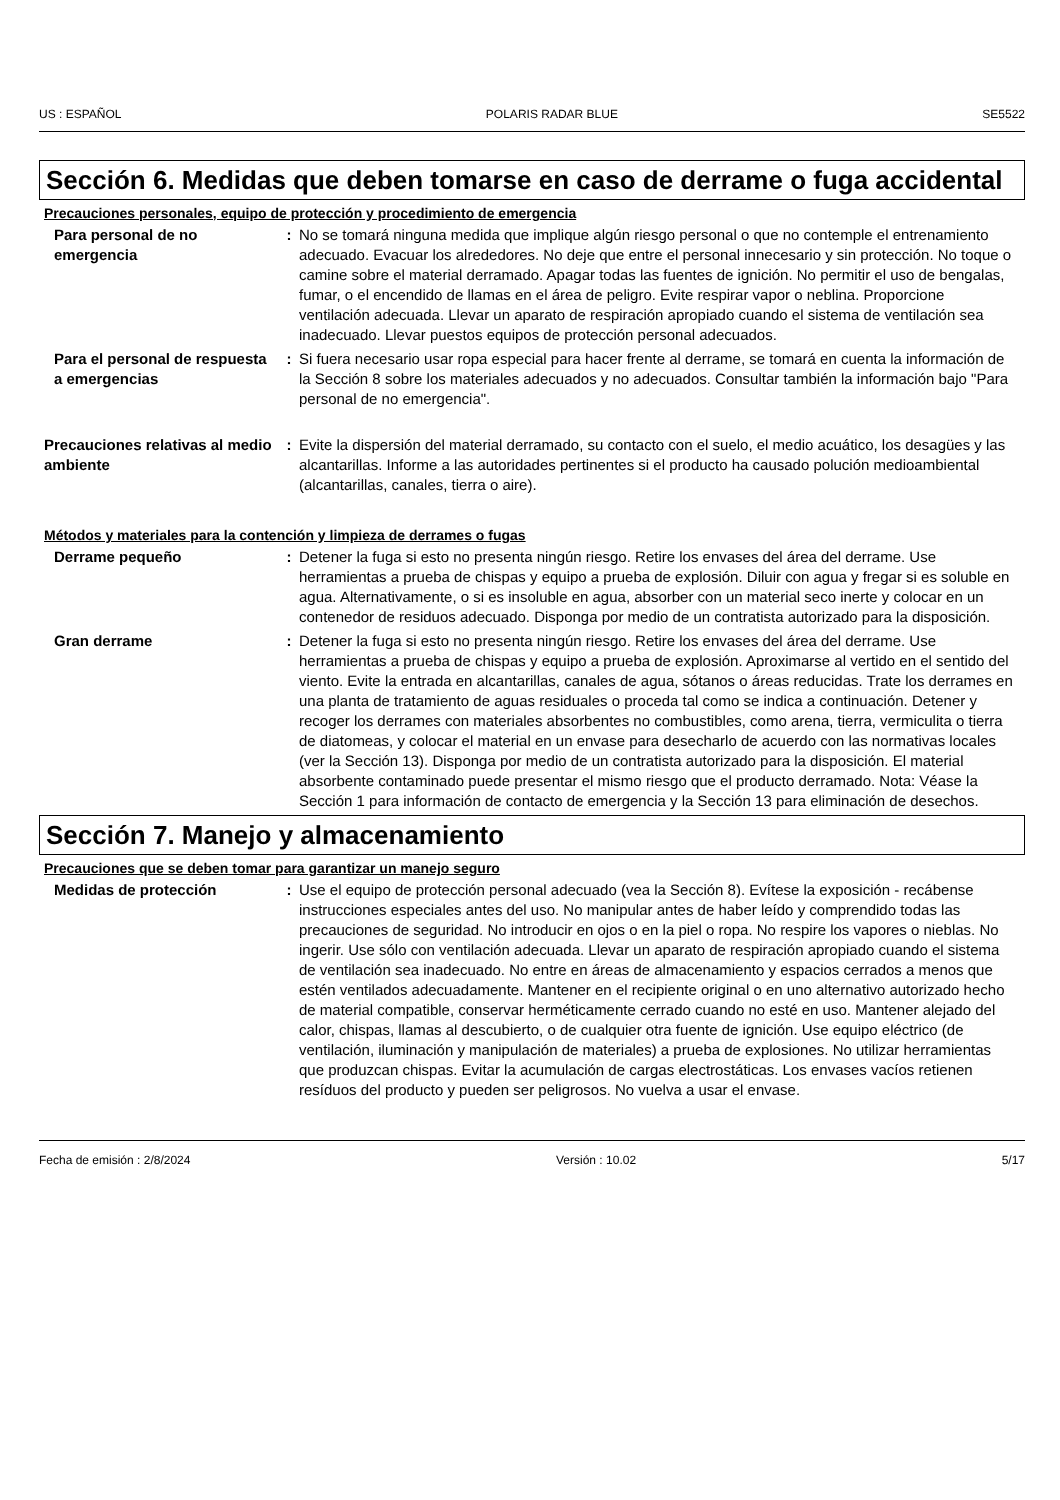US : ESPAÑOL POLARIS RADAR BLUE SE5522
Sección 6. Medidas que deben tomarse en caso de derrame o fuga accidental
Precauciones personales, equipo de protección y procedimiento de emergencia
Para personal de no emergencia
: No se tomará ninguna medida que implique algún riesgo personal o que no contemple el entrenamiento adecuado. Evacuar los alrededores. No deje que entre el personal innecesario y sin protección. No toque o camine sobre el material derramado. Apagar todas las fuentes de ignición. No permitir el uso de bengalas, fumar, o el encendido de llamas en el área de peligro. Evite respirar vapor o neblina. Proporcione ventilación adecuada. Llevar un aparato de respiración apropiado cuando el sistema de ventilación sea inadecuado. Llevar puestos equipos de protección personal adecuados.
Para el personal de respuesta a emergencias
: Si fuera necesario usar ropa especial para hacer frente al derrame, se tomará en cuenta la información de la Sección 8 sobre los materiales adecuados y no adecuados. Consultar también la información bajo "Para personal de no emergencia".
Precauciones relativas al medio ambiente
: Evite la dispersión del material derramado, su contacto con el suelo, el medio acuático, los desagües y las alcantarillas. Informe a las autoridades pertinentes si el producto ha causado polución medioambiental (alcantarillas, canales, tierra o aire).
Métodos y materiales para la contención y limpieza de derrames o fugas
Derrame pequeño : Detener la fuga si esto no presenta ningún riesgo. Retire los envases del área del derrame. Use herramientas a prueba de chispas y equipo a prueba de explosión. Diluir con agua y fregar si es soluble en agua. Alternativamente, o si es insoluble en agua, absorber con un material seco inerte y colocar en un contenedor de residuos adecuado. Disponga por medio de un contratista autorizado para la disposición.
Gran derrame : Detener la fuga si esto no presenta ningún riesgo. Retire los envases del área del derrame. Use herramientas a prueba de chispas y equipo a prueba de explosión. Aproximarse al vertido en el sentido del viento. Evite la entrada en alcantarillas, canales de agua, sótanos o áreas reducidas. Trate los derrames en una planta de tratamiento de aguas residuales o proceda tal como se indica a continuación. Detener y recoger los derrames con materiales absorbentes no combustibles, como arena, tierra, vermiculita o tierra de diatomeas, y colocar el material en un envase para desecharlo de acuerdo con las normativas locales (ver la Sección 13). Disponga por medio de un contratista autorizado para la disposición. El material absorbente contaminado puede presentar el mismo riesgo que el producto derramado. Nota: Véase la Sección 1 para información de contacto de emergencia y la Sección 13 para eliminación de desechos.
Sección 7. Manejo y almacenamiento
Precauciones que se deben tomar para garantizar un manejo seguro
Medidas de protección : Use el equipo de protección personal adecuado (vea la Sección 8). Evítese la exposición - recábense instrucciones especiales antes del uso. No manipular antes de haber leído y comprendido todas las precauciones de seguridad. No introducir en ojos o en la piel o ropa. No respire los vapores o nieblas. No ingerir. Use sólo con ventilación adecuada. Llevar un aparato de respiración apropiado cuando el sistema de ventilación sea inadecuado. No entre en áreas de almacenamiento y espacios cerrados a menos que estén ventilados adecuadamente. Mantener en el recipiente original o en uno alternativo autorizado hecho de material compatible, conservar herméticamente cerrado cuando no esté en uso. Mantener alejado del calor, chispas, llamas al descubierto, o de cualquier otra fuente de ignición. Use equipo eléctrico (de ventilación, iluminación y manipulación de materiales) a prueba de explosiones. No utilizar herramientas que produzcan chispas. Evitar la acumulación de cargas electrostáticas. Los envases vacíos retienen resíduos del producto y pueden ser peligrosos. No vuelva a usar el envase.
Fecha de emisión : 2/8/2024 Versión : 10.02 5/17